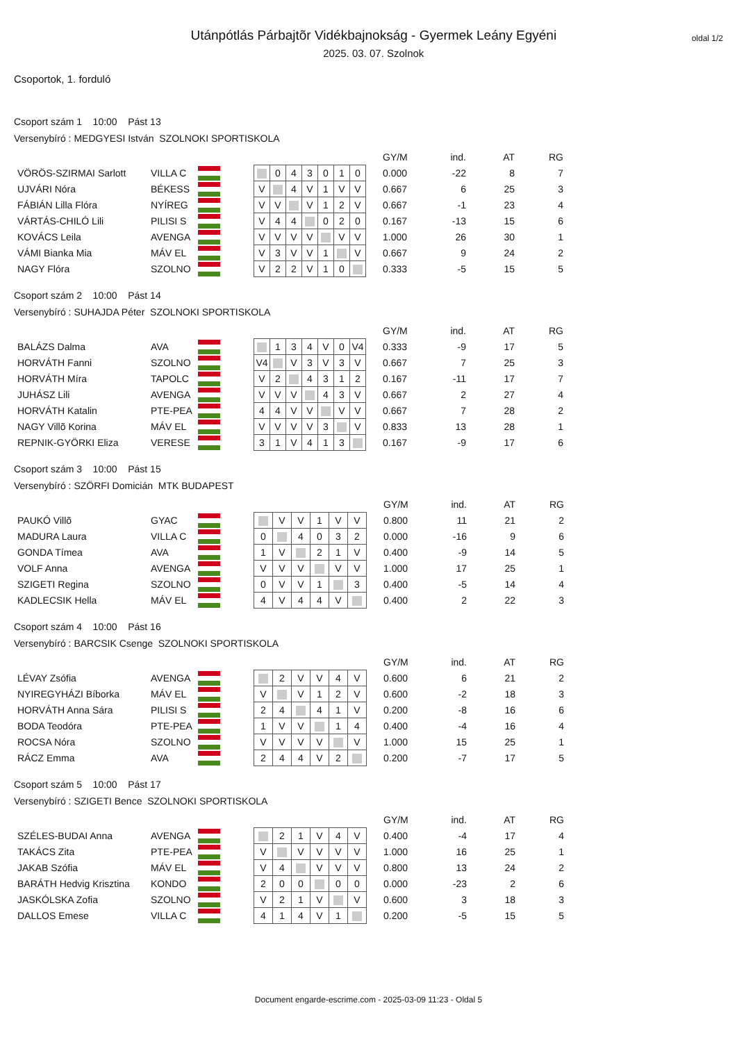Utánpótlás Párbajtõr Vidékbajnokság - Gyermek Leány Egyéni
2025. 03. 07. Szolnok
oldal 1/2
Csoportok, 1. forduló
Csoport szám 1 10:00 Pást 13
Versenybíró : MEDGYESI István SZOLNOKI SPORTISKOLA
| | | | | | | | | | | | | GY/M | ind. | AT | RG |
| --- | --- | --- | --- | --- | --- | --- | --- | --- | --- | --- | --- | --- | --- | --- | --- |
| VÖRÖS-SZIRMAI Sarlott | VILLA C | | | | 0 | 4 | 3 | 0 | 1 | 0 | | 0.000 | -22 | 8 | 7 |
| UJVÁRI Nóra | BÉKESS | | | V | | 4 | V | 1 | V | V | | 0.667 | 6 | 25 | 3 |
| FÁBIÁN Lilla Flóra | NYÍREG | | | V | V | | V | 1 | 2 | V | | 0.667 | -1 | 23 | 4 |
| VÁRTÁS-CHILÓ Lili | PILISI S | | | V | 4 | 4 | | 0 | 2 | 0 | | 0.167 | -13 | 15 | 6 |
| KOVÁCS Leila | AVENGA | | | V | V | V | V | | V | V | | 1.000 | 26 | 30 | 1 |
| VÁMI Bianka Mia | MÁV EL | | | V | 3 | V | V | 1 | | V | | 0.667 | 9 | 24 | 2 |
| NAGY Flóra | SZOLNO | | | V | 2 | 2 | V | 1 | 0 | | | 0.333 | -5 | 15 | 5 |
Csoport szám 2 10:00 Pást 14
Versenybíró : SUHAJDA Péter SZOLNOKI SPORTISKOLA
| | | | | | | | | | | | | GY/M | ind. | AT | RG |
| --- | --- | --- | --- | --- | --- | --- | --- | --- | --- | --- | --- | --- | --- | --- | --- |
| BALÁZS Dalma | AVA | | | | 1 | 3 | 4 | V | 0 | V4 | | 0.333 | -9 | 17 | 5 |
| HORVÁTH Fanni | SZOLNO | | | V4 | | V | 3 | V | 3 | V | | 0.667 | 7 | 25 | 3 |
| HORVÁTH Míra | TAPOLC | | | V | 2 | | 4 | 3 | 1 | 2 | | 0.167 | -11 | 17 | 7 |
| JUHÁSZ Lili | AVENGA | | | V | V | V | | 4 | 3 | V | | 0.667 | 2 | 27 | 4 |
| HORVÁTH Katalin | PTE-PEA | | | 4 | 4 | V | V | | V | V | | 0.667 | 7 | 28 | 2 |
| NAGY Villõ Korina | MÁV EL | | | V | V | V | V | 3 | | V | | 0.833 | 13 | 28 | 1 |
| REPNIK-GYÖRKI Eliza | VERESE | | | 3 | 1 | V | 4 | 1 | 3 | | | 0.167 | -9 | 17 | 6 |
Csoport szám 3 10:00 Pást 15
Versenybíró : SZÖRFI Domicián MTK BUDAPEST
| | | | | | | | | | | | GY/M | ind. | AT | RG |
| --- | --- | --- | --- | --- | --- | --- | --- | --- | --- | --- | --- | --- | --- | --- |
| PAUKÓ Villõ | GYAC | | | | V | V | 1 | V | V | | 0.800 | 11 | 21 | 2 |
| MADURA Laura | VILLA C | | | 0 | | 4 | 0 | 3 | 2 | | 0.000 | -16 | 9 | 6 |
| GONDA Tímea | AVA | | | 1 | V | | 2 | 1 | V | | 0.400 | -9 | 14 | 5 |
| VOLF Anna | AVENGA | | | V | V | V | | V | V | | 1.000 | 17 | 25 | 1 |
| SZIGETI Regina | SZOLNO | | | 0 | V | V | 1 | | 3 | | 0.400 | -5 | 14 | 4 |
| KADLECSIK Hella | MÁV EL | | | 4 | V | 4 | 4 | V | | | 0.400 | 2 | 22 | 3 |
Csoport szám 4 10:00 Pást 16
Versenybíró : BARCSIK Csenge SZOLNOKI SPORTISKOLA
| | | | | | | | | | | | GY/M | ind. | AT | RG |
| --- | --- | --- | --- | --- | --- | --- | --- | --- | --- | --- | --- | --- | --- | --- |
| LÉVAY Zsófia | AVENGA | | | | 2 | V | V | 4 | V | | 0.600 | 6 | 21 | 2 |
| NYIREGYHÁZI Bíborka | MÁV EL | | | V | | V | 1 | 2 | V | | 0.600 | -2 | 18 | 3 |
| HORVÁTH Anna Sára | PILISI S | | | 2 | 4 | | 4 | 1 | V | | 0.200 | -8 | 16 | 6 |
| BODA Teodóra | PTE-PEA | | | 1 | V | V | | 1 | 4 | | 0.400 | -4 | 16 | 4 |
| ROCSA Nóra | SZOLNO | | | V | V | V | V | | V | | 1.000 | 15 | 25 | 1 |
| RÁCZ Emma | AVA | | | 2 | 4 | 4 | V | 2 | | | 0.200 | -7 | 17 | 5 |
Csoport szám 5 10:00 Pást 17
Versenybíró : SZIGETI Bence SZOLNOKI SPORTISKOLA
| | | | | | | | | | | | GY/M | ind. | AT | RG |
| --- | --- | --- | --- | --- | --- | --- | --- | --- | --- | --- | --- | --- | --- | --- |
| SZÉLES-BUDAI Anna | AVENGA | | | | 2 | 1 | V | 4 | V | | 0.400 | -4 | 17 | 4 |
| TAKÁCS Zita | PTE-PEA | | | V | | V | V | V | V | | 1.000 | 16 | 25 | 1 |
| JAKAB Szófia | MÁV EL | | | V | 4 | | V | V | V | | 0.800 | 13 | 24 | 2 |
| BARÁTH Hedvig Krisztina | KONDO | | | 2 | 0 | 0 | | 0 | 0 | | 0.000 | -23 | 2 | 6 |
| JASKÓLSKA Zofia | SZOLNO | | | V | 2 | 1 | V | | V | | 0.600 | 3 | 18 | 3 |
| DALLOS Emese | VILLA C | | | 4 | 1 | 4 | V | 1 | | | 0.200 | -5 | 15 | 5 |
Document engarde-escrime.com - 2025-03-09 11:23 - Oldal 5